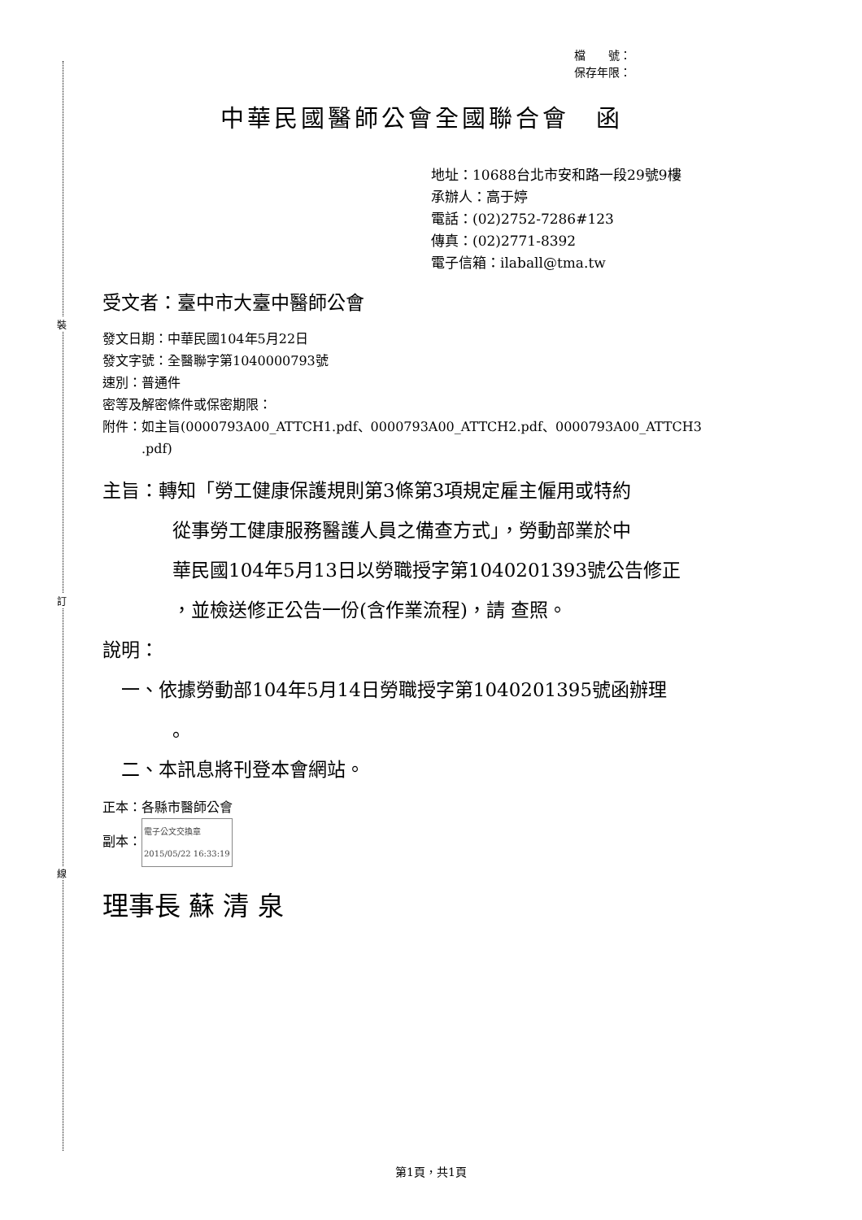裝
訂
線
檔　　號：
保存年限：
中華民國醫師公會全國聯合會　函
地址：10688台北市安和路一段29號9樓
承辦人：高于婷
電話：(02)2752-7286#123
傳真：(02)2771-8392
電子信箱：ilaball@tma.tw
受文者：臺中市大臺中醫師公會
發文日期：中華民國104年5月22日
發文字號：全醫聯字第1040000793號
速別：普通件
密等及解密條件或保密期限：
附件：如主旨(0000793A00_ATTCH1.pdf、0000793A00_ATTCH2.pdf、0000793A00_ATTCH3
　　　.pdf)
主旨：轉知「勞工健康保護規則第3條第3項規定雇主僱用或特約
從事勞工健康服務醫護人員之備查方式」，勞動部業於中
華民國104年5月13日以勞職授字第1040201393號公告修正
，並檢送修正公告一份(含作業流程)，請 查照。
說明：
　一、依據勞動部104年5月14日勞職授字第1040201395號函辦理
。
　二、本訊息將刊登本會網站。
正本：各縣市醫師公會
副本：電子公文交換章
2015/05/22 16:33:19
理事長 蘇 清 泉
第1頁，共1頁